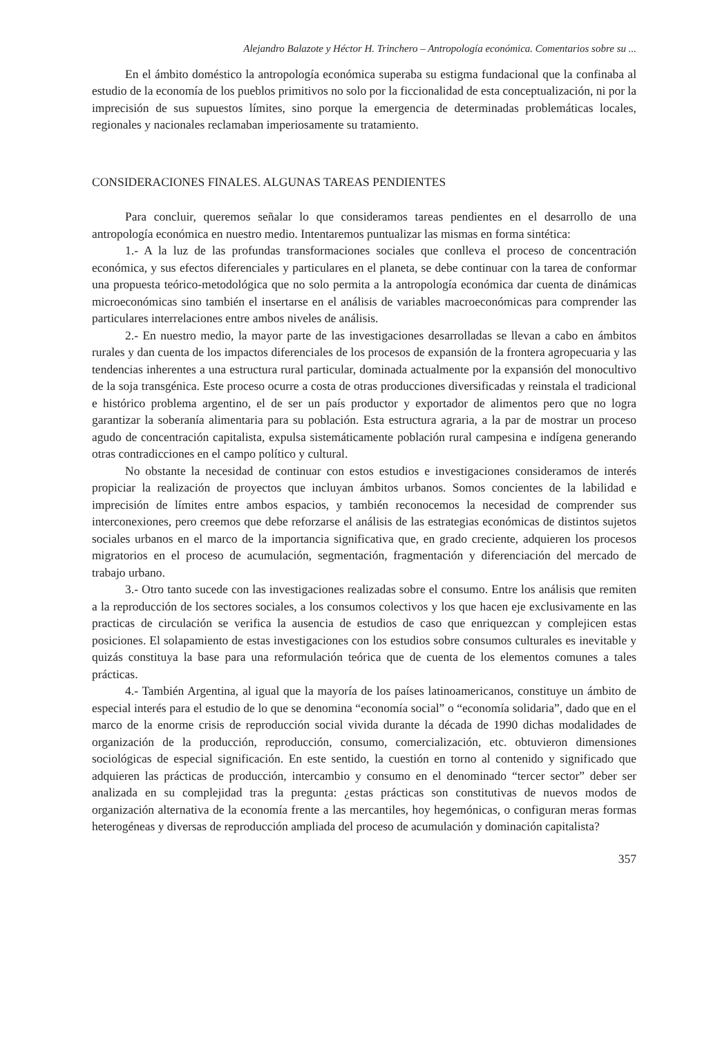Alejandro Balazote y Héctor H. Trinchero – Antropología económica. Comentarios sobre su ...
En el ámbito doméstico la antropología económica superaba su estigma fundacional que la confinaba al estudio de la economía de los pueblos primitivos no solo por la ficcionalidad de esta conceptualización, ni por la imprecisión de sus supuestos límites, sino porque la emergencia de determinadas problemáticas locales, regionales y nacionales reclamaban imperiosamente su tratamiento.
CONSIDERACIONES FINALES. ALGUNAS TAREAS PENDIENTES
Para concluir, queremos señalar lo que consideramos tareas pendientes en el desarrollo de una antropología económica en nuestro medio. Intentaremos puntualizar las mismas en forma sintética:
1.- A la luz de las profundas transformaciones sociales que conlleva el proceso de concentración económica, y sus efectos diferenciales y particulares en el planeta, se debe continuar con la tarea de conformar una propuesta teórico-metodológica que no solo permita a la antropología económica dar cuenta de dinámicas microeconómicas sino también el insertarse en el análisis de variables macroeconómicas para comprender las particulares interrelaciones entre ambos niveles de análisis.
2.- En nuestro medio, la mayor parte de las investigaciones desarrolladas se llevan a cabo en ámbitos rurales y dan cuenta de los impactos diferenciales de los procesos de expansión de la frontera agropecuaria y las tendencias inherentes a una estructura rural particular, dominada actualmente por la expansión del monocultivo de la soja transgénica. Este proceso ocurre a costa de otras producciones diversificadas y reinstala el tradicional e histórico problema argentino, el de ser un país productor y exportador de alimentos pero que no logra garantizar la soberanía alimentaria para su población. Esta estructura agraria, a la par de mostrar un proceso agudo de concentración capitalista, expulsa sistemáticamente población rural campesina e indígena generando otras contradicciones en el campo político y cultural.
No obstante la necesidad de continuar con estos estudios e investigaciones consideramos de interés propiciar la realización de proyectos que incluyan ámbitos urbanos. Somos concientes de la labilidad e imprecisión de límites entre ambos espacios, y también reconocemos la necesidad de comprender sus interconexiones, pero creemos que debe reforzarse el análisis de las estrategias económicas de distintos sujetos sociales urbanos en el marco de la importancia significativa que, en grado creciente, adquieren los procesos migratorios en el proceso de acumulación, segmentación, fragmentación y diferenciación del mercado de trabajo urbano.
3.- Otro tanto sucede con las investigaciones realizadas sobre el consumo. Entre los análisis que remiten a la reproducción de los sectores sociales, a los consumos colectivos y los que hacen eje exclusivamente en las practicas de circulación se verifica la ausencia de estudios de caso que enriquezcan y complejicen estas posiciones. El solapamiento de estas investigaciones con los estudios sobre consumos culturales es inevitable y quizás constituya la base para una reformulación teórica que de cuenta de los elementos comunes a tales prácticas.
4.- También Argentina, al igual que la mayoría de los países latinoamericanos, constituye un ámbito de especial interés para el estudio de lo que se denomina “economía social” o “economía solidaria”, dado que en el marco de la enorme crisis de reproducción social vivida durante la década de 1990 dichas modalidades de organización de la producción, reproducción, consumo, comercialización, etc. obtuvieron dimensiones sociológicas de especial significación. En este sentido, la cuestión en torno al contenido y significado que adquieren las prácticas de producción, intercambio y consumo en el denominado “tercer sector” deber ser analizada en su complejidad tras la pregunta: ¿estas prácticas son constitutivas de nuevos modos de organización alternativa de la economía frente a las mercantiles, hoy hegemónicas, o configuran meras formas heterogéneas y diversas de reproducción ampliada del proceso de acumulación y dominación capitalista?
357